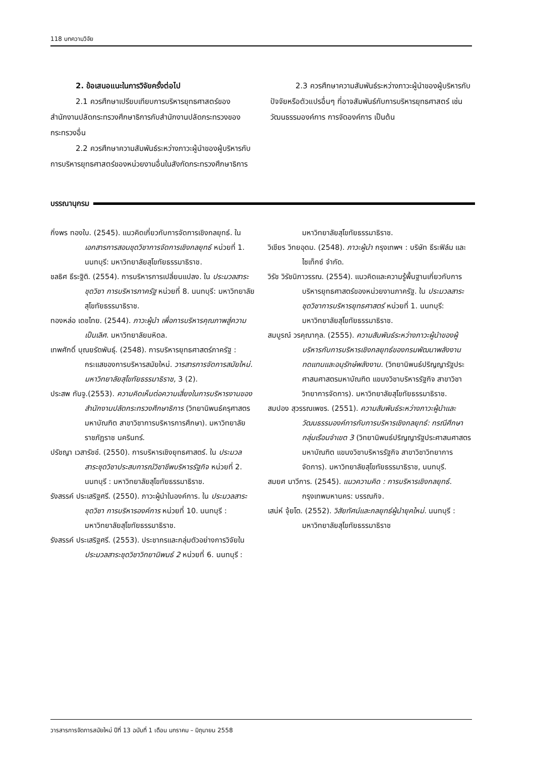118 บทความวิจัย
2. ข้อเสนอแนะในการวิจัยครั้งต่อไป
2.1 ควรศึกษาเปรียบเทียบการบริหารยุทธศาสตร์ของสำนักงานปลัดกระทรวงศึกษาธิการกับสำนักงานปลัดกระทรวงของกระทรวงอื่น
2.2 ควรศึกษาความสัมพันธ์ระหว่างภาวะผู้นำของผู้บริหารกับการบริหารยุทธศาสตร์ของหน่วยงานอื่นในสังกัดกระทรวงศึกษาธิการ
2.3 ควรศึกษาความสัมพันธ์ระหว่างภาวะผู้นำของผู้บริหารกับปัจจัยหรือตัวแปรอื่นๆ ที่อาจสัมพันธ์กับการบริหารยุทธศาสตร์ เช่น วัฒนธรรมองค์การ การจัดองค์การ เป็นต้น
บรรณานุกรม
กิ่งพร ทองใบ. (2545). แนวคิดเกี่ยวกับการจัดการเชิงกลยุทธ์. ใน เอกสารการสอนชุดวิชาการจัดการเชิงกลยุทธ์ หน่วยที่ 1. นนทบุรี: มหาวิทยาลัยสุโขทัยธรรมาธิราช.
ชลธิศ ธีระฐิติ. (2554). การบริหารการเปลี่ยนแปลง. ใน ประมวลสาระชุดวิชา การบริหารภาครัฐ หน่วยที่ 8. นนทบุรี: มหาวิทยาลัยสุโขทัยธรรมาธิราช.
ทองหล่อ เดชไทย. (2544). ภาวะผู้นำ เพื่อการบริหารคุณภาพสู่ความเป็นเลิศ. มหาวิทยาลัยมหิดล.
เทพศักดิ์ บุณยรัตพันธุ์. (2548). การบริหารยุทธศาสตร์ภาครัฐ : กระแสของการบริหารสมัยใหม่. วารสารการจัดการสมัยใหม่. มหาวิทยาลัยสุโขทัยธรรมาธิราช, 3 (2).
ประสพ กันจู.(2553). ความคิดเห็นต่อความเสี่ยงในการบริหารงานของสำนักงานปลัดกระทรวงศึกษาธิการ (วิทยานิพนธ์ครุศาสตรมหาบัณฑิต สาขาวิชาการบริหารการศึกษา). มหาวิทยาลัยราชภัฏราช นครินทร์.
ปรัชญา เวสารัชช์. (2550). การบริหารเชิงยุทธศาสตร์. ใน ประมวลสาระชุดวิชาประสบการณ์วิชาชีพบริหารรัฐกิจ หน่วยที่ 2. นนทบุรี : มหาวิทยาลัยสุโขทัยธรรมาธิราช.
รังสรรค์ ประเสริฐศรี. (2550). ภาวะผู้นำในองค์การ. ใน ประมวลสาระชุดวิชา การบริหารองค์การ หน่วยที่ 10. นนทบุรี : มหาวิทยาลัยสุโขทัยธรรมาธิราช.
รังสรรค์ ประเสริฐศรี. (2553). ประชากรและกลุ่มตัวอย่างการวิจัยใน ประมวลสาระชุดวิชาวิทยานิพนธ์ 2 หน่วยที่ 6. นนทบุรี :
มหาวิทยาลัยสุโขทัยธรรมาธิราช.
วิเชียร วิทยอุดม. (2548). ภาวะผู้นำ กรุงเทพฯ : บริษัท ธีระฟิล์ม และไซเท็กซ์ จำกัด.
วิรัช วิรัชนิภาวรรณ. (2554). แนวคิดและความรู้พื้นฐานเกี่ยวกับการบริหารยุทธศาสตร์ของหน่วยงานภาครัฐ. ใน ประมวลสาระชุดวิชาการบริหารยุทธศาสตร์ หน่วยที่ 1. นนทบุรี: มหาวิทยาลัยสุโขทัยธรรมาธิราช.
สมบูรณ์ วรคุณากุล. (2555). ความสัมพันธ์ระหว่างภาวะผู้นำของผู้บริหารกับการบริหารเชิงกลยุทธ์ของกรมพัฒนาพลังงานทดแทนและอนุรักษ์พลังงาน. (วิทยานิพนธ์ปริญญารัฐประศาสนศาสตรมหาบัณฑิต แขนงวิชาบริหารรัฐกิจ สาขาวิชาวิทยาการจัดการ). มหาวิทยาลัยสุโขทัยธรรมาธิราช.
สมปอง สุวรรณเพชร. (2551). ความสัมพันธ์ระหว่างภาวะผู้นำและวัฒนธรรมองค์การกับการบริหารเชิงกลยุทธ์: กรณีศึกษากลุ่มเรือนจำเขต 3 (วิทยานิพนธ์ปริญญารัฐประศาสนศาสตรมหาบัณฑิต แขนงวิชาบริหารรัฐกิจ สาขาวิชาวิทยาการจัดการ). มหาวิทยาลัยสุโขทัยธรรมาธิราช, นนทบุรี.
สมยศ นาวีการ. (2545). แนวความคิด : การบริหารเชิงกลยุทธ์. กรุงเทพมหานคร: บรรณกิจ.
เสน่ห์ จุ้ยโต. (2552). วิสัยทัศน์และกลยุทธ์ผู้นำยุคใหม่. นนทบุรี : มหาวิทยาลัยสุโขทัยธรรมาธิราช
วารสารการจัดการสมัยใหม่ ปีที่ 13 ฉบับที่ 1 เดือน มกราคม – มิถุนายน 2558